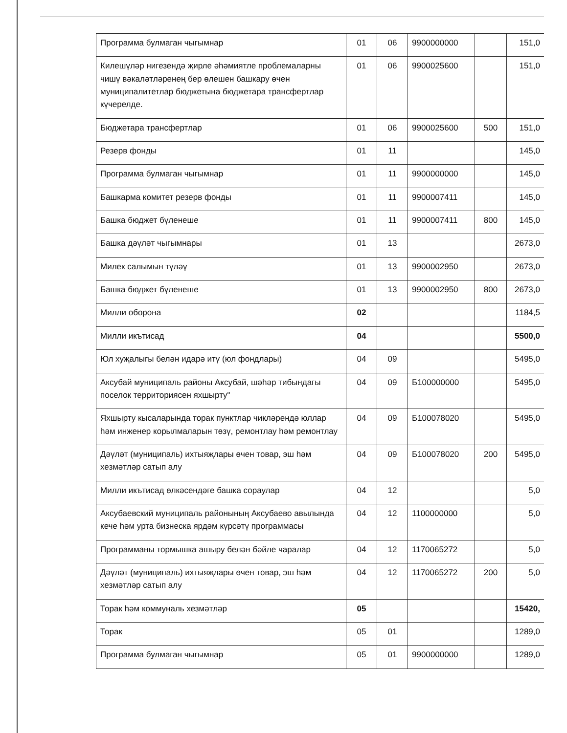| Программа булмаган чыгымнар | 01 | 06 | 9900000000 | | 151,0 |
| Килешүләр нигезендә җирле әһәмиятле проблемаларны чишү вәкаләтләренең бер өлешен башкару өчен муниципалитетлар бюджетына бюджетара трансфертлар күчерелде. | 01 | 06 | 9900025600 | | 151,0 |
| Бюджетара трансфертлар | 01 | 06 | 9900025600 | 500 | 151,0 |
| Резерв фонды | 01 | 11 | | | 145,0 |
| Программа булмаган чыгымнар | 01 | 11 | 9900000000 | | 145,0 |
| Башкарма комитет резерв фонды | 01 | 11 | 9900007411 | | 145,0 |
| Башка бюджет бүленеше | 01 | 11 | 9900007411 | 800 | 145,0 |
| Башка дәүләт чыгымнары | 01 | 13 | | | 2673,0 |
| Милек салымын түләү | 01 | 13 | 9900002950 | | 2673,0 |
| Башка бюджет бүленеше | 01 | 13 | 9900002950 | 800 | 2673,0 |
| Милли оборона | 02 | | | | 1184,5 |
| Милли икътисад | 04 | | | | 5500,0 |
| Юл хуҗалыгы белән идарә итү (юл фондлары) | 04 | 09 | | | 5495,0 |
| Аксубай муниципаль районы Аксубай, шәһәр тибындагы поселок территориясен яхшырту" | 04 | 09 | Б100000000 | | 5495,0 |
| Яхшырту кысаларында торак пунктлар чикләрендә юллар һәм инженер корылмаларын төзү, ремонтлау һәм ремонтлау | 04 | 09 | Б100078020 | | 5495,0 |
| Дәүләт (муниципаль) ихтыяҗлары өчен товар, эш һәм хезмәтләр сатып алу | 04 | 09 | Б100078020 | 200 | 5495,0 |
| Милли икътисад өлкәсендәге башка сораулар | 04 | 12 | | | 5,0 |
| Аксубаевский муниципаль районының Аксубаево авылында кече һәм урта бизнеска ярдәм күрсәтү программасы | 04 | 12 | 1100000000 | | 5,0 |
| Программаны тормышка ашыру белән бәйле чаралар | 04 | 12 | 1170065272 | | 5,0 |
| Дәүләт (муниципаль) ихтыяҗлары өчен товар, эш һәм хезмәтләр сатып алу | 04 | 12 | 1170065272 | 200 | 5,0 |
| Торак һәм коммуналь хезмәтләр | 05 | | | | 15420, |
| Торак | 05 | 01 | | | 1289,0 |
| Программа булмаган чыгымнар | 05 | 01 | 9900000000 | | 1289,0 |